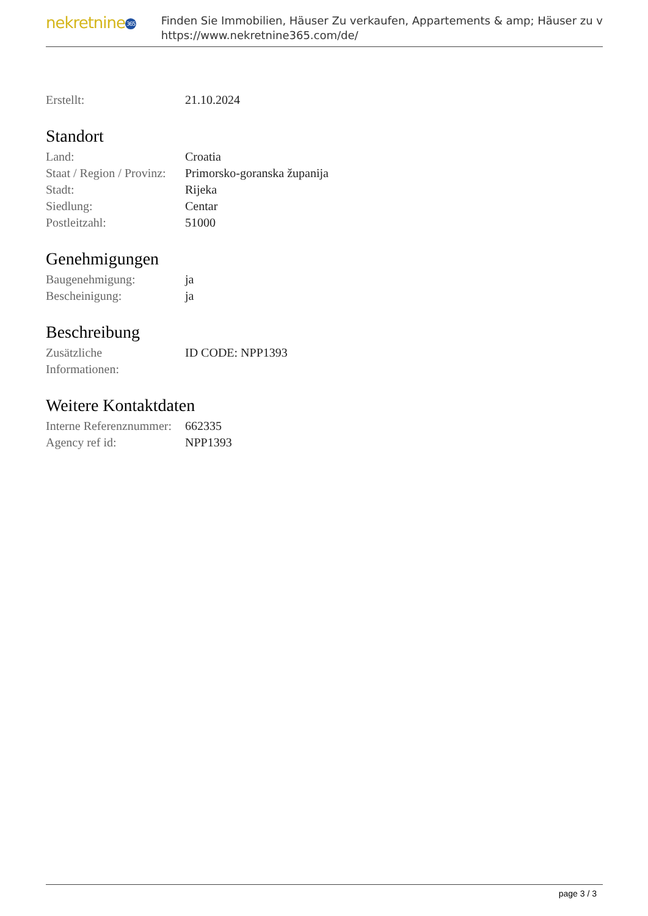nekretnine365
Finden Sie Immobilien, Häuser Zu verkaufen, Appartements & amp; Häuser zu v
https://www.nekretnine365.com/de/
| Erstellt: | 21.10.2024 |
Standort
| Land: | Croatia |
| Staat / Region / Provinz: | Primorsko-goranska županija |
| Stadt: | Rijeka |
| Siedlung: | Centar |
| Postleitzahl: | 51000 |
Genehmigungen
| Baugenehmigung: | ja |
| Bescheinigung: | ja |
Beschreibung
| Zusätzliche Informationen: | ID CODE: NPP1393 |
Weitere Kontaktdaten
| Interne Referenznummer: | 662335 |
| Agency ref id: | NPP1393 |
page 3 / 3